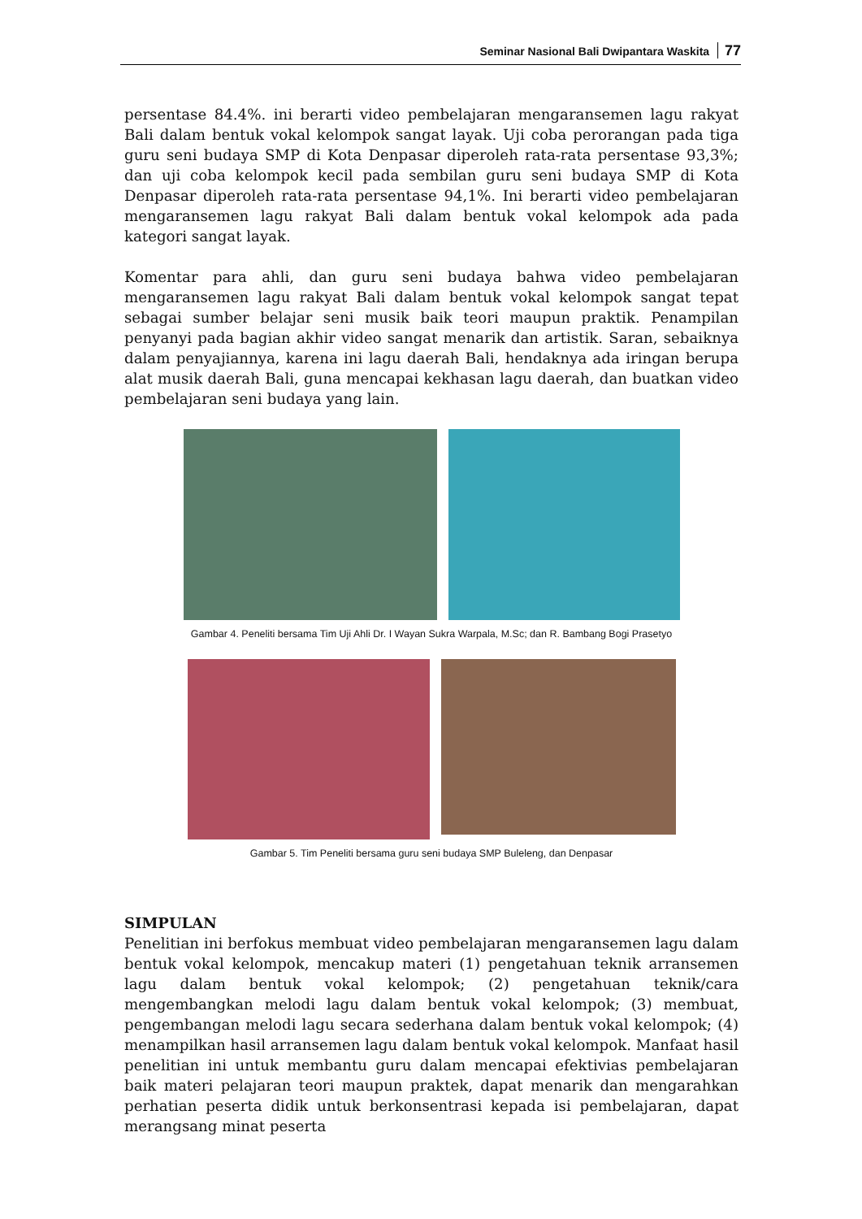Seminar Nasional Bali Dwipantara Waskita 77
persentase 84.4%. ini berarti video pembelajaran mengaransemen lagu rakyat Bali dalam bentuk vokal kelompok sangat layak. Uji coba perorangan pada tiga guru seni budaya SMP di Kota Denpasar diperoleh rata-rata persentase 93,3%; dan uji coba kelompok kecil pada sembilan guru seni budaya SMP di Kota Denpasar diperoleh rata-rata persentase 94,1%. Ini berarti video pembelajaran mengaransemen lagu rakyat Bali dalam bentuk vokal kelompok ada pada kategori sangat layak.
Komentar para ahli, dan guru seni budaya bahwa video pembelajaran mengaransemen lagu rakyat Bali dalam bentuk vokal kelompok sangat tepat sebagai sumber belajar seni musik baik teori maupun praktik. Penampilan penyanyi pada bagian akhir video sangat menarik dan artistik. Saran, sebaiknya dalam penyajiannya, karena ini lagu daerah Bali, hendaknya ada iringan berupa alat musik daerah Bali, guna mencapai kekhasan lagu daerah, dan buatkan video pembelajaran seni budaya yang lain.
Gambar 4. Peneliti bersama Tim Uji Ahli Dr. I Wayan Sukra Warpala, M.Sc; dan R. Bambang Bogi Prasetyo
Gambar 5. Tim Peneliti bersama guru seni budaya SMP Buleleng, dan Denpasar
SIMPULAN
Penelitian ini berfokus membuat video pembelajaran mengaransemen lagu dalam bentuk vokal kelompok, mencakup materi (1) pengetahuan teknik arransemen lagu dalam bentuk vokal kelompok; (2) pengetahuan teknik/cara mengembangkan melodi lagu dalam bentuk vokal kelompok; (3) membuat, pengembangan melodi lagu secara sederhana dalam bentuk vokal kelompok; (4) menampilkan hasil arransemen lagu dalam bentuk vokal kelompok. Manfaat hasil penelitian ini untuk membantu guru dalam mencapai efektivias pembelajaran baik materi pelajaran teori maupun praktek, dapat menarik dan mengarahkan perhatian peserta didik untuk berkonsentrasi kepada isi pembelajaran, dapat merangsang minat peserta